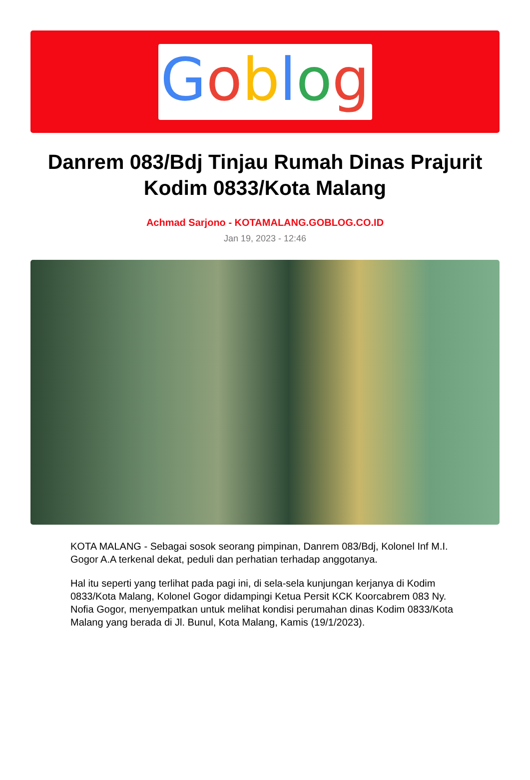Goblog
Danrem 083/Bdj Tinjau Rumah Dinas Prajurit Kodim 0833/Kota Malang
Achmad Sarjono - KOTAMALANG.GOBLOG.CO.ID
Jan 19, 2023 - 12:46
KOTA MALANG - Sebagai sosok seorang pimpinan, Danrem 083/Bdj, Kolonel Inf M.I. Gogor A.A terkenal dekat, peduli dan perhatian terhadap anggotanya.
Hal itu seperti yang terlihat pada pagi ini, di sela-sela kunjungan kerjanya di Kodim 0833/Kota Malang, Kolonel Gogor didampingi Ketua Persit KCK Koorcabrem 083 Ny. Nofia Gogor, menyempatkan untuk melihat kondisi perumahan dinas Kodim 0833/Kota Malang yang berada di Jl. Bunul, Kota Malang, Kamis (19/1/2023).